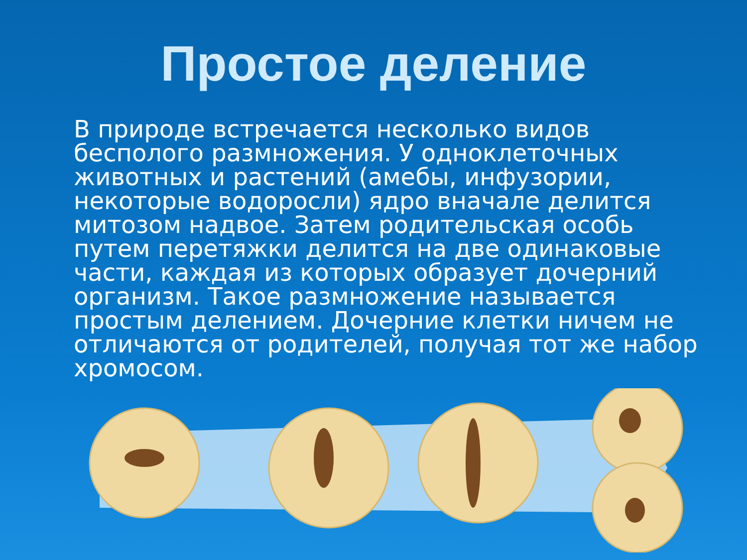Простое деление
В природе встречается несколько видов бесполого размножения. У одноклеточных животных и растений (амебы, инфузории, некоторые водоросли) ядро вначале делится митозом надвое. Затем родительская особь путем перетяжки делится на две одинаковые части, каждая из которых образует дочерний организм. Такое размножение называется простым делением. Дочерние клетки ничем не отличаются от родителей, получая тот же набор хромосом.